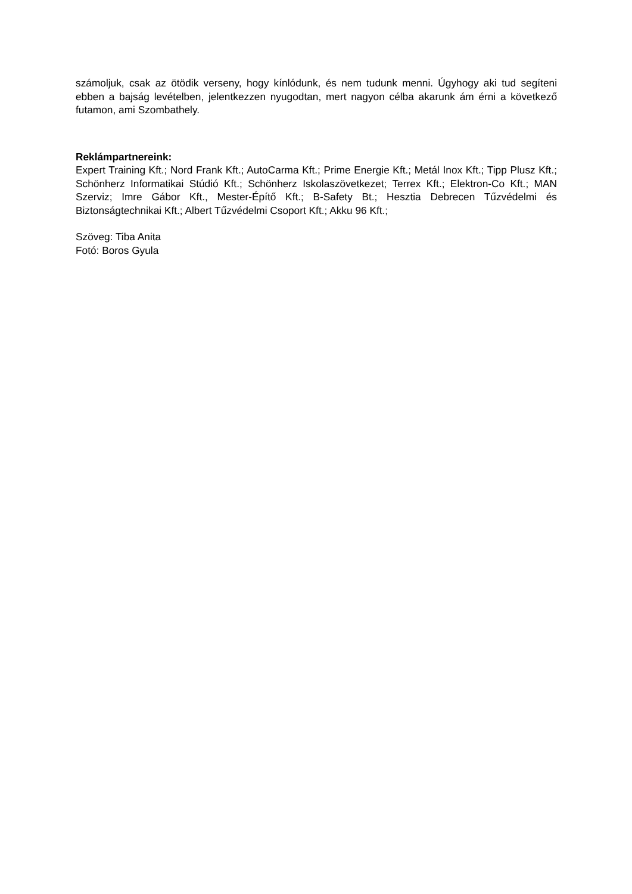számoljuk, csak az ötödik verseny, hogy kínlódunk, és nem tudunk menni. Úgyhogy aki tud segíteni ebben a bajság levételben, jelentkezzen nyugodtan, mert nagyon célba akarunk ám érni a következő futamon, ami Szombathely.
Reklámpartnereink:
Expert Training Kft.; Nord Frank Kft.; AutoCarma Kft.; Prime Energie Kft.; Metál Inox Kft.; Tipp Plusz Kft.; Schönherz Informatikai Stúdió Kft.; Schönherz Iskolaszövetkezet; Terrex Kft.; Elektron-Co Kft.; MAN Szerviz; Imre Gábor Kft., Mester-Építő Kft.; B-Safety Bt.; Hesztia Debrecen Tűzvédelmi és Biztonságtechnikai Kft.; Albert Tűzvédelmi Csoport Kft.; Akku 96 Kft.;
Szöveg: Tiba Anita
Fotó: Boros Gyula